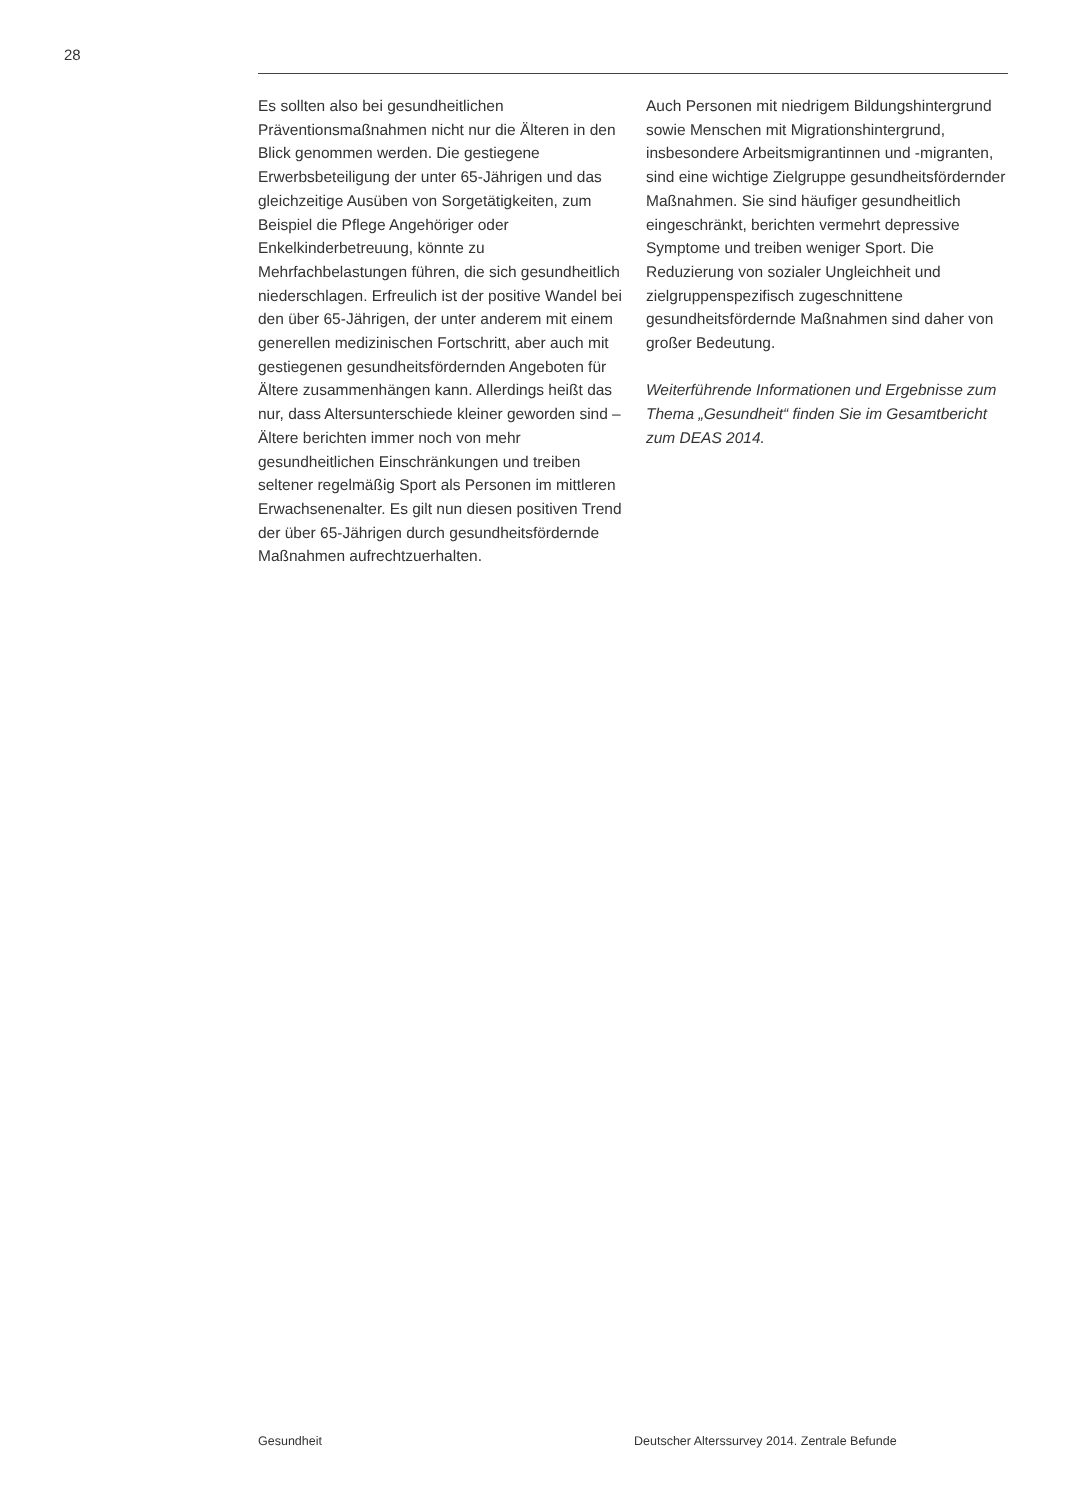28
Es sollten also bei gesundheitlichen Präventionsmaßnahmen nicht nur die Älteren in den Blick genommen werden. Die gestiegene Erwerbsbeteiligung der unter 65-Jährigen und das gleichzeitige Ausüben von Sorgetätigkeiten, zum Beispiel die Pflege Angehöriger oder Enkelkinderbetreuung, könnte zu Mehrfachbelastungen führen, die sich gesundheitlich niederschlagen. Erfreulich ist der positive Wandel bei den über 65-Jährigen, der unter anderem mit einem generellen medizinischen Fortschritt, aber auch mit gestiegenen gesundheitsfördernden Angeboten für Ältere zusammenhängen kann. Allerdings heißt das nur, dass Altersunterschiede kleiner geworden sind – Ältere berichten immer noch von mehr gesundheitlichen Einschränkungen und treiben seltener regelmäßig Sport als Personen im mittleren Erwachsenenalter. Es gilt nun diesen positiven Trend der über 65-Jährigen durch gesundheitsfördernde Maßnahmen aufrechtzuerhalten.
Auch Personen mit niedrigem Bildungshintergrund sowie Menschen mit Migrationshintergrund, insbesondere Arbeitsmigrantinnen und -migranten, sind eine wichtige Zielgruppe gesundheitsfördernder Maßnahmen. Sie sind häufiger gesundheitlich eingeschränkt, berichten vermehrt depressive Symptome und treiben weniger Sport. Die Reduzierung von sozialer Ungleichheit und zielgruppenspezifisch zugeschnittene gesundheitsfördernde Maßnahmen sind daher von großer Bedeutung.
Weiterführende Informationen und Ergebnisse zum Thema „Gesundheit“ finden Sie im Gesamtbericht zum DEAS 2014.
Gesundheit Deutscher Alterssurvey 2014. Zentrale Befunde